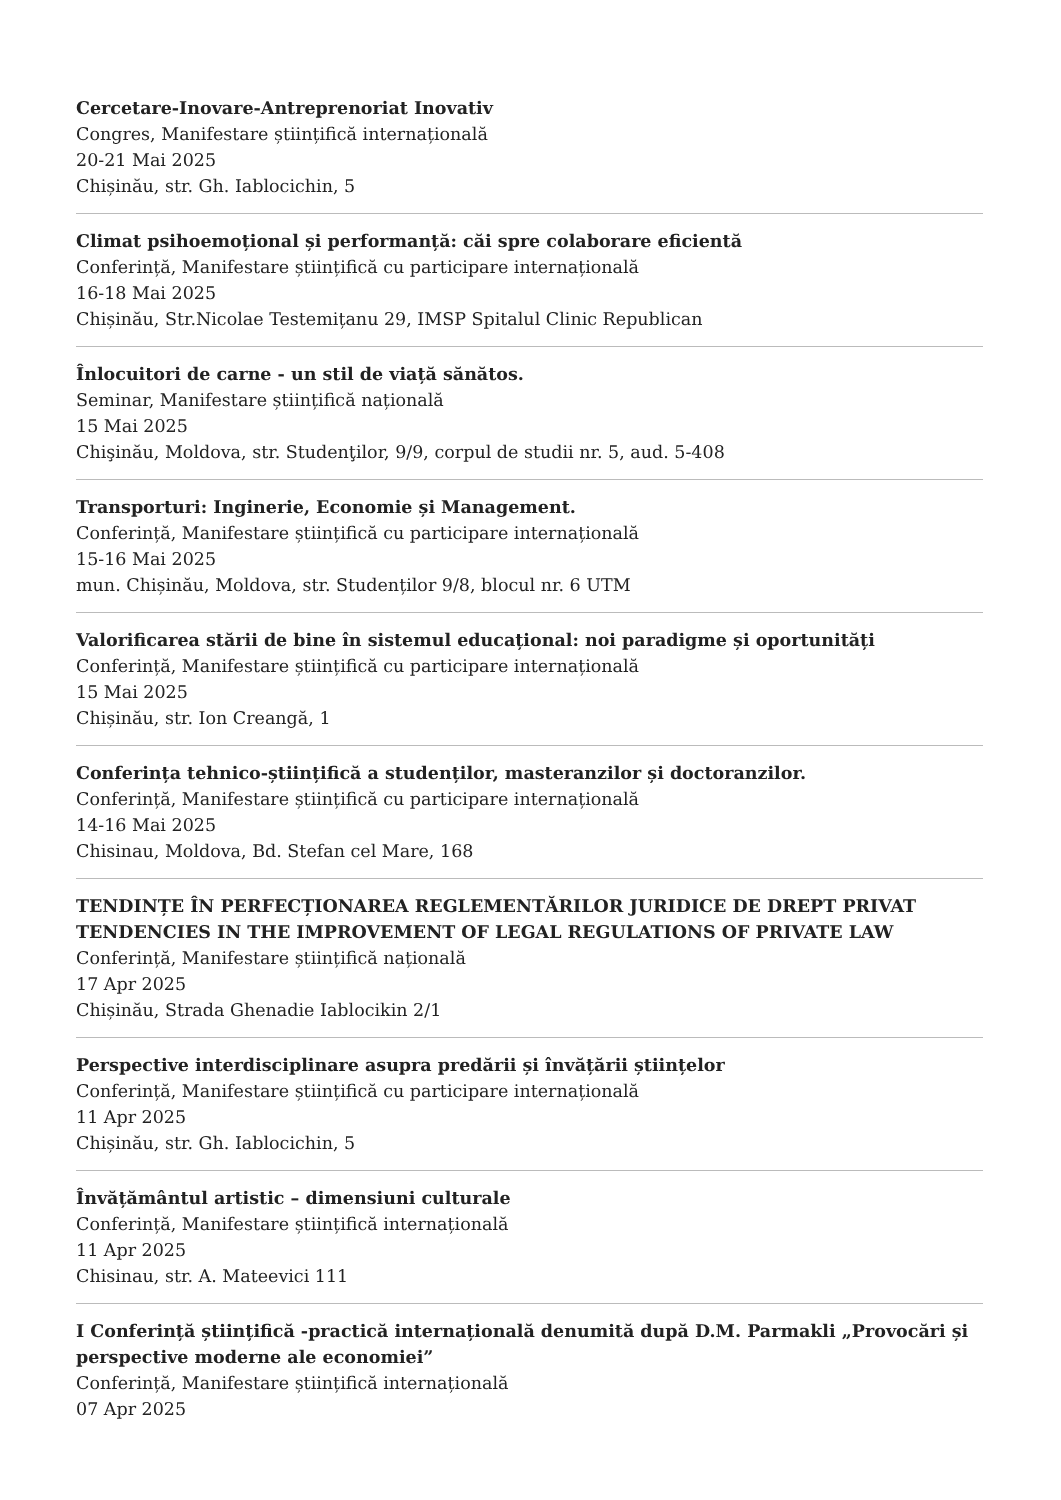Cercetare-Inovare-Antreprenoriat Inovativ
Congres, Manifestare științifică internațională
20-21 Mai 2025
Chișinău, str. Gh. Iablocichin, 5
Climat psihoemoțional și performanță: căi spre colaborare eficientă
Conferință, Manifestare științifică cu participare internațională
16-18 Mai 2025
Chișinău, Str.Nicolae Testemițanu 29, IMSP Spitalul Clinic Republican
Înlocuitori de carne - un stil de viață sănătos.
Seminar, Manifestare științifică națională
15 Mai 2025
Chişinău, Moldova, str. Studenţilor, 9/9, corpul de studii nr. 5, aud. 5-408
Transporturi: Inginerie, Economie și Management.
Conferință, Manifestare științifică cu participare internațională
15-16 Mai 2025
mun. Chișinău, Moldova, str. Studenților 9/8, blocul nr. 6 UTM
Valorificarea stării de bine în sistemul educațional: noi paradigme și oportunități
Conferință, Manifestare științifică cu participare internațională
15 Mai 2025
Chișinău, str. Ion Creangă, 1
Conferința tehnico-științifică a studenților, masteranzilor și doctoranzilor.
Conferință, Manifestare științifică cu participare internațională
14-16 Mai 2025
Chisinau, Moldova, Bd. Stefan cel Mare, 168
TENDINȚE ÎN PERFECȚIONAREA REGLEMENTĂRILOR JURIDICE DE DREPT PRIVAT TENDENCIES IN THE IMPROVEMENT OF LEGAL REGULATIONS OF PRIVATE LAW
Conferință, Manifestare științifică națională
17 Apr 2025
Chișinău, Strada Ghenadie Iablocikin 2/1
Perspective interdisciplinare asupra predării și învățării științelor
Conferință, Manifestare științifică cu participare internațională
11 Apr 2025
Chișinău, str. Gh. Iablocichin, 5
Învățământul artistic – dimensiuni culturale
Conferință, Manifestare științifică internațională
11 Apr 2025
Chisinau, str. A. Mateevici 111
I Conferință științifică -practică internațională denumită după D.M. Parmakli „Provocări și perspective moderne ale economiei”
Conferință, Manifestare științifică internațională
07 Apr 2025